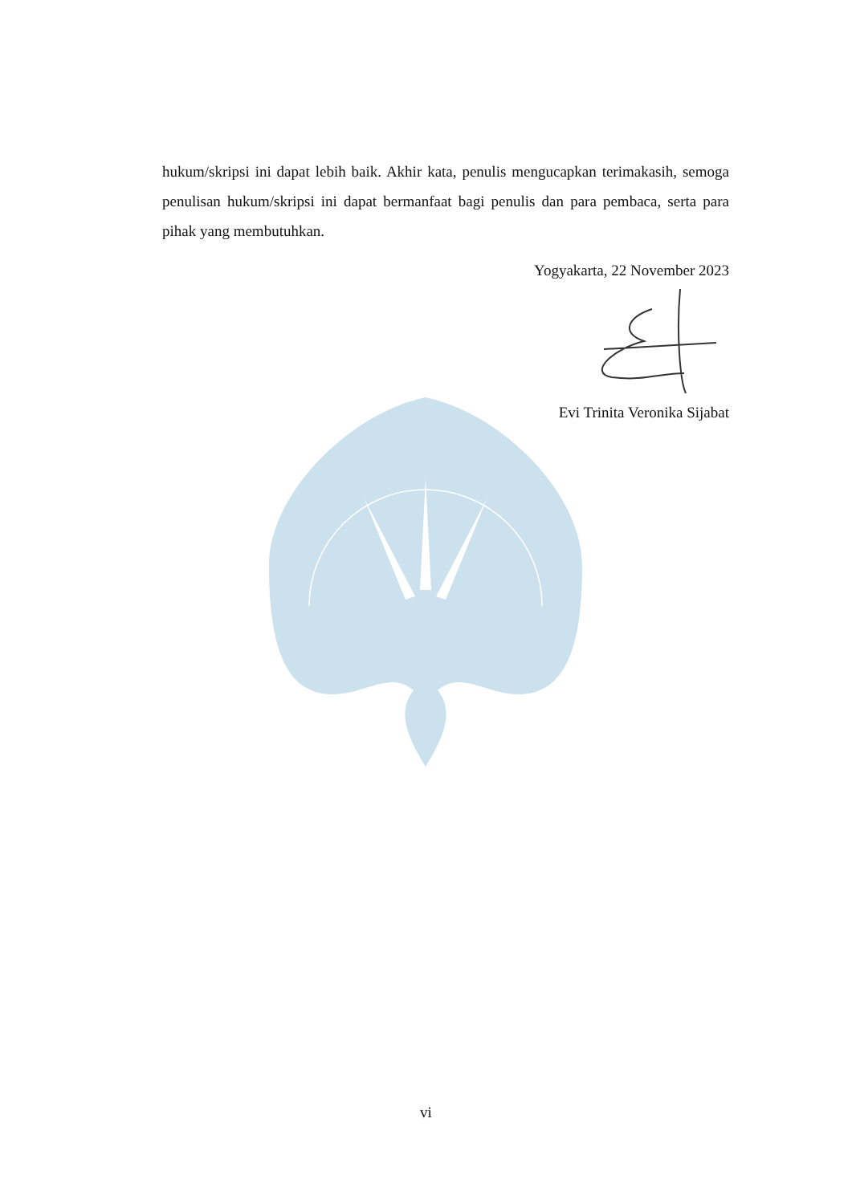hukum/skripsi ini dapat lebih baik. Akhir kata, penulis mengucapkan terimakasih, semoga penulisan hukum/skripsi ini dapat bermanfaat bagi penulis dan para pembaca, serta para pihak yang membutuhkan.
Yogyakarta, 22 November 2023
Evi Trinita Veronika Sijabat
vi